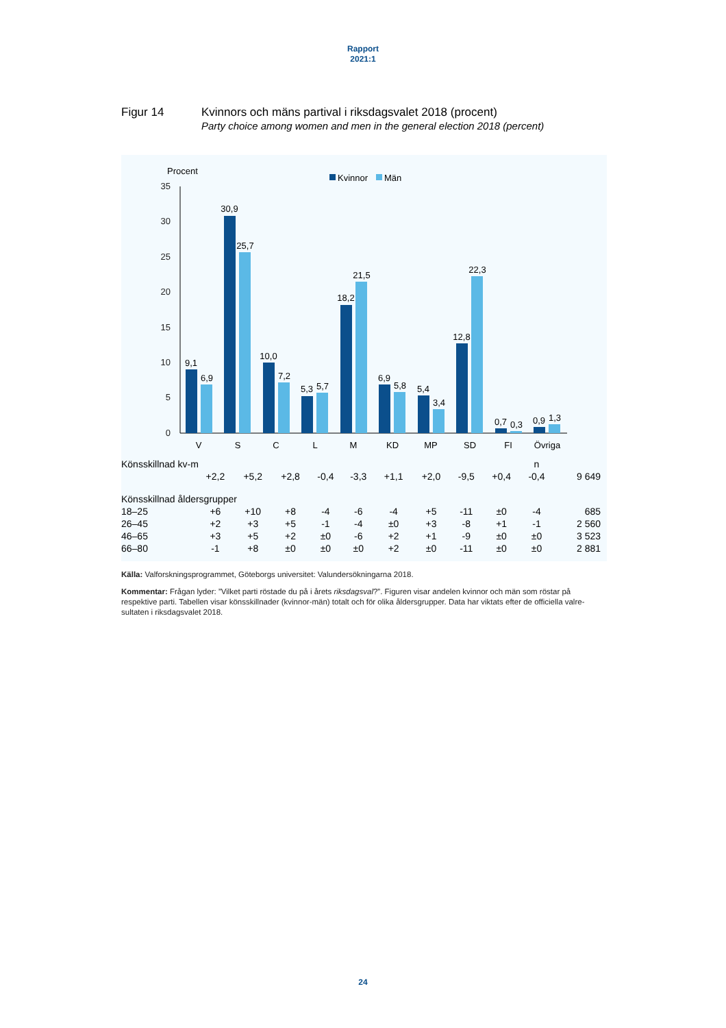Rapport
2021:1
Figur 14 Kvinnors och mäns partival i riksdagsvalet 2018 (procent)
Party choice among women and men in the general election 2018 (percent)
Procent
Kvinnor
Män
35
30
25
20
15
10
5
0
9,1
6,9
30,9
25,7
10,0
7,2
5,3
5,7
18,2
21,5
6,9
5,8
5,4
3,4
12,8
22,3
0,7
0,3
0,9
1,3
V
S
C
L
M
KD
MP
SD
FI
Övriga
| Könsskillnad kv-m | | | | | | | | | | n | |
| | +2,2 | +5,2 | +2,8 | -0,4 | -3,3 | +1,1 | +2,0 | -9,5 | +0,4 | -0,4 | 9 649 |
| Könsskillnad åldersgrupper | | | | | | | | | | | |
| 18–25 | +6 | +10 | +8 | -4 | -6 | -4 | +5 | -11 | ±0 | -4 | 685 |
| 26–45 | +2 | +3 | +5 | -1 | -4 | ±0 | +3 | -8 | +1 | -1 | 2 560 |
| 46–65 | +3 | +5 | +2 | ±0 | -6 | +2 | +1 | -9 | ±0 | ±0 | 3 523 |
| 66–80 | -1 | +8 | ±0 | ±0 | ±0 | +2 | ±0 | -11 | ±0 | ±0 | 2 881 |
Källa: Valforskningsprogrammet, Göteborgs universitet: Valundersökningarna 2018.
Kommentar: Frågan lyder: ”Vilket parti röstade du på i årets riksdagsval?”. Figuren visar andelen kvinnor och män som röstar på respektive parti. Tabellen visar könsskillnader (kvinnor-män) totalt och för olika åldersgrupper. Data har viktats efter de officiella valre-sultaten i riksdagsvalet 2018.
24